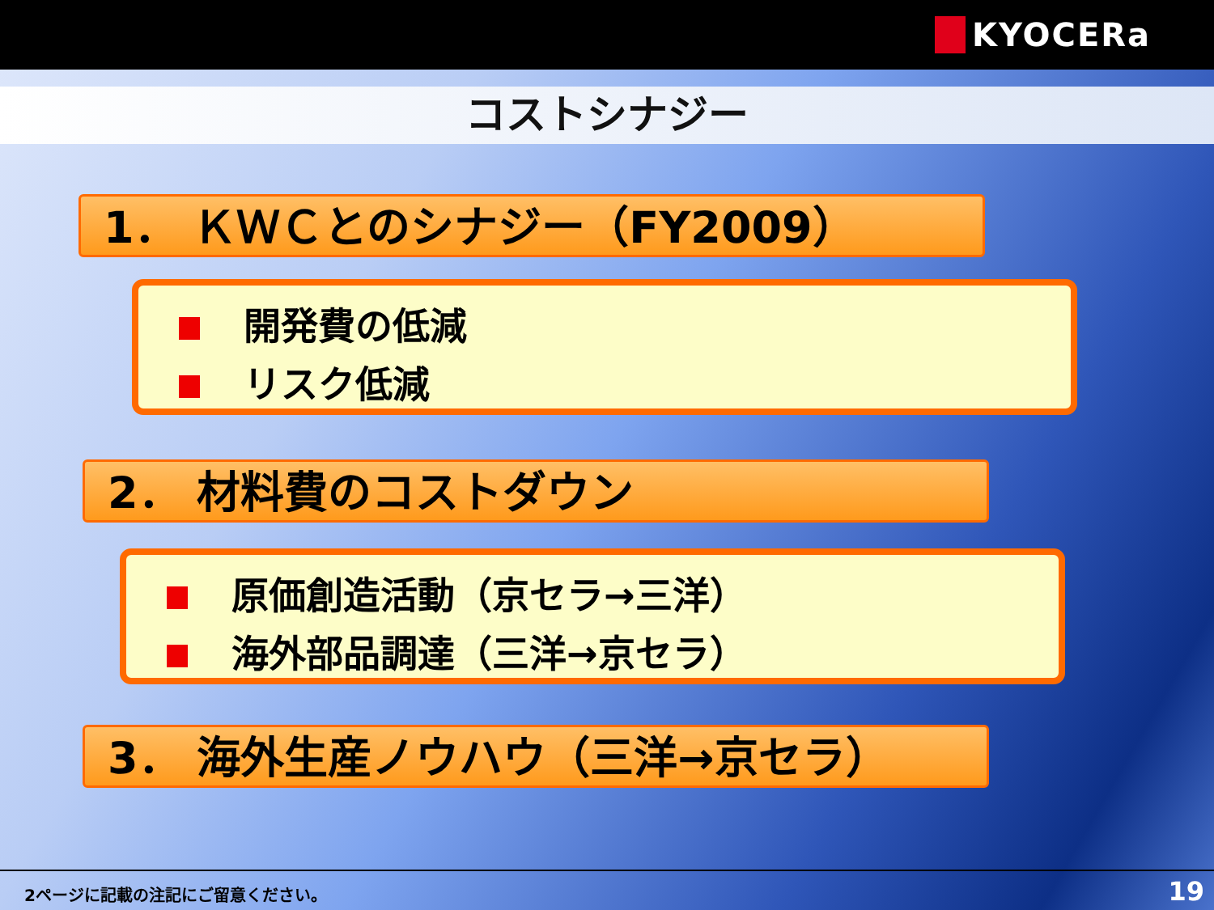KYOCERa
コストシナジー
1． ＫＷＣとのシナジー（FY2009）
開発費の低減
リスク低減
2． 材料費のコストダウン
原価創造活動（京セラ→三洋）
海外部品調達（三洋→京セラ）
3． 海外生産ノウハウ（三洋→京セラ）
2ページに記載の注記にご留意ください。
19